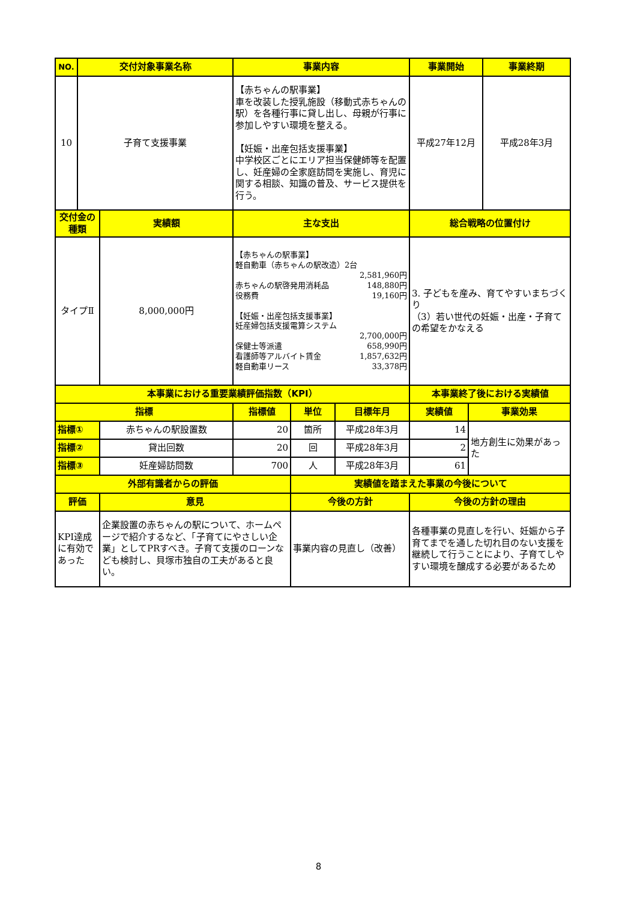| NO. | 交付対象事業名称 | | 事業内容 | | | 事業開始 | | 事業終期 |
| --- | --- | --- | --- | --- | --- | --- | --- | --- |
| 10 | 子育て支援事業 | | 【赤ちゃんの駅事業】 車を改装した授乳施設（移動式赤ちゃんの駅）を各種行事に貸し出し、母親が行事に参加しやすい環境を整える。 【妊娠・出産包括支援事業】 中学校区ごとにエリア担当保健師等を配置し、妊産婦の全家庭訪問を実施し、育児に関する相談、知識の普及、サービス提供を行う。 | | | 平成27年12月 | | 平成28年3月 |
| 交付金の種類 | | 実績額 | 主な支出 | | | 総合戦略の位置付け | | |
| タイプⅡ | | 8,000,000円 | 【赤ちゃんの駅事業】 軽自動車（赤ちゃんの駅改造）2台 2,581,960円 赤ちゃんの駅啓発用消耗品 148,880円 役務費 19,160円 【妊娠・出産包括支援事業】 妊産婦包括支援電算システム 2,700,000円 保健士等派遣 658,990円 看護師等アルバイト賃金 1,857,632円 軽自動車リース 33,378円 | | | 3. 子どもを産み、育てやすいまちづくり （3）若い世代の妊娠・出産・子育ての希望をかなえる | | |
| 本事業における重要業績評価指数（KPI） | | | | | | 本事業終了後における実績値 | | |
| 指標 | | | 指標値 | 単位 | 目標年月 | 実績値 | 事業効果 | |
| 指標① | | 赤ちゃんの駅設置数 | 20 | 箇所 | 平成28年3月 | 14 | 地方創生に効果があった | |
| 指標② | | 貸出回数 | 20 | 回 | 平成28年3月 | 2 | | |
| 指標③ | | 妊産婦訪問数 | 700 | 人 | 平成28年3月 | 61 | | |
| 外部有識者からの評価 | | | | 実績値を踏まえた事業の今後について | | | | |
| 評価 | | 意見 | | 今後の方針 | | 今後の方針の理由 | | |
| KPI達成に有効であった | | 企業設置の赤ちゃんの駅について、ホームページで紹介するなど、「子育てにやさしい企業」としてPRすべき。子育て支援のローンなども検討し、貝塚市独自の工夫があると良い。 | | 事業内容の見直し（改善） | | 各種事業の見直しを行い、妊娠から子育てまでを通した切れ目のない支援を継続して行うことにより、子育てしやすい環境を醸成する必要があるため | | |
8